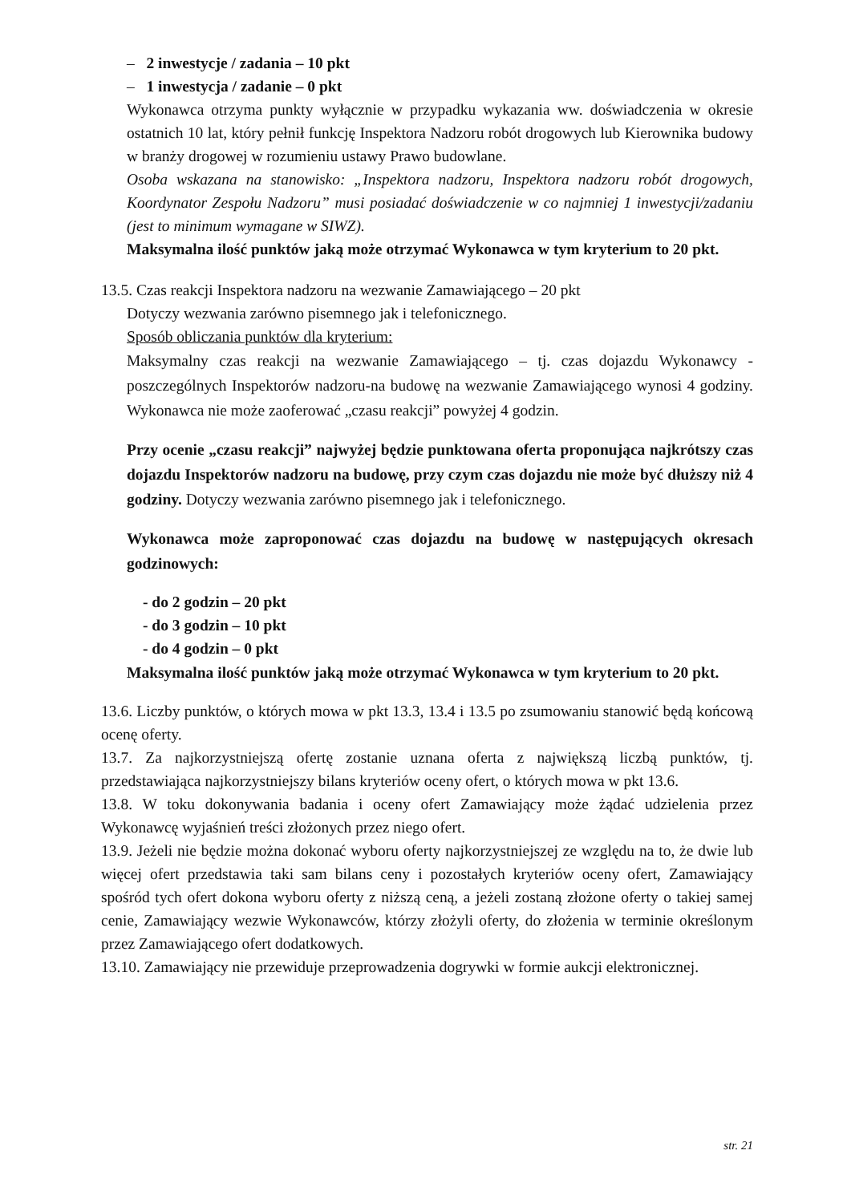– 2 inwestycje / zadania – 10 pkt
– 1 inwestycja / zadanie – 0 pkt
Wykonawca otrzyma punkty wyłącznie w przypadku wykazania ww. doświadczenia w okresie ostatnich 10 lat, który pełnił funkcję Inspektora Nadzoru robót drogowych lub Kierownika budowy w branży drogowej w rozumieniu ustawy Prawo budowlane.
Osoba wskazana na stanowisko: „Inspektora nadzoru, Inspektora nadzoru robót drogowych, Koordynator Zespołu Nadzoru” musi posiadać doświadczenie w co najmniej 1 inwestycji/zadaniu (jest to minimum wymagane w SIWZ).
Maksymalna ilość punktów jaką może otrzymać Wykonawca w tym kryterium to 20 pkt.
13.5. Czas reakcji Inspektora nadzoru na wezwanie Zamawiającego – 20 pkt
Dotyczy wezwania zarówno pisemnego jak i telefonicznego.
Sposób obliczania punktów dla kryterium:
Maksymalny czas reakcji na wezwanie Zamawiającego – tj. czas dojazdu Wykonawcy - poszczególnych Inspektorów nadzoru-na budowę na wezwanie Zamawiającego wynosi 4 godziny. Wykonawca nie może zaoferować „czasu reakcji” powyżej 4 godzin.
Przy ocenie „czasu reakcji” najwyżej będzie punktowana oferta proponująca najkrótszy czas dojazdu Inspektorów nadzoru na budowę, przy czym czas dojazdu nie może być dłuższy niż 4 godziny. Dotyczy wezwania zarówno pisemnego jak i telefonicznego.
Wykonawca może zaproponować czas dojazdu na budowę w następujących okresach godzinowych:
- do 2 godzin – 20 pkt
- do 3 godzin – 10 pkt
- do 4 godzin – 0 pkt
Maksymalna ilość punktów jaką może otrzymać Wykonawca w tym kryterium to 20 pkt.
13.6. Liczby punktów, o których mowa w pkt 13.3, 13.4 i 13.5 po zsumowaniu stanowić będą końcową ocenę oferty.
13.7. Za najkorzystniejszą ofertę zostanie uznana oferta z największą liczbą punktów, tj. przedstawiająca najkorzystniejszy bilans kryteriów oceny ofert, o których mowa w pkt 13.6.
13.8. W toku dokonywania badania i oceny ofert Zamawiający może żądać udzielenia przez Wykonawcę wyjaśnień treści złożonych przez niego ofert.
13.9. Jeżeli nie będzie można dokonać wyboru oferty najkorzystniejszej ze względu na to, że dwie lub więcej ofert przedstawia taki sam bilans ceny i pozostałych kryteriów oceny ofert, Zamawiający spośród tych ofert dokona wyboru oferty z niższą ceną, a jeżeli zostaną złożone oferty o takiej samej cenie, Zamawiający wezwie Wykonawców, którzy złożyli oferty, do złożenia w terminie określonym przez Zamawiającego ofert dodatkowych.
13.10. Zamawiający nie przewiduje przeprowadzenia dogrywki w formie aukcji elektronicznej.
str. 21